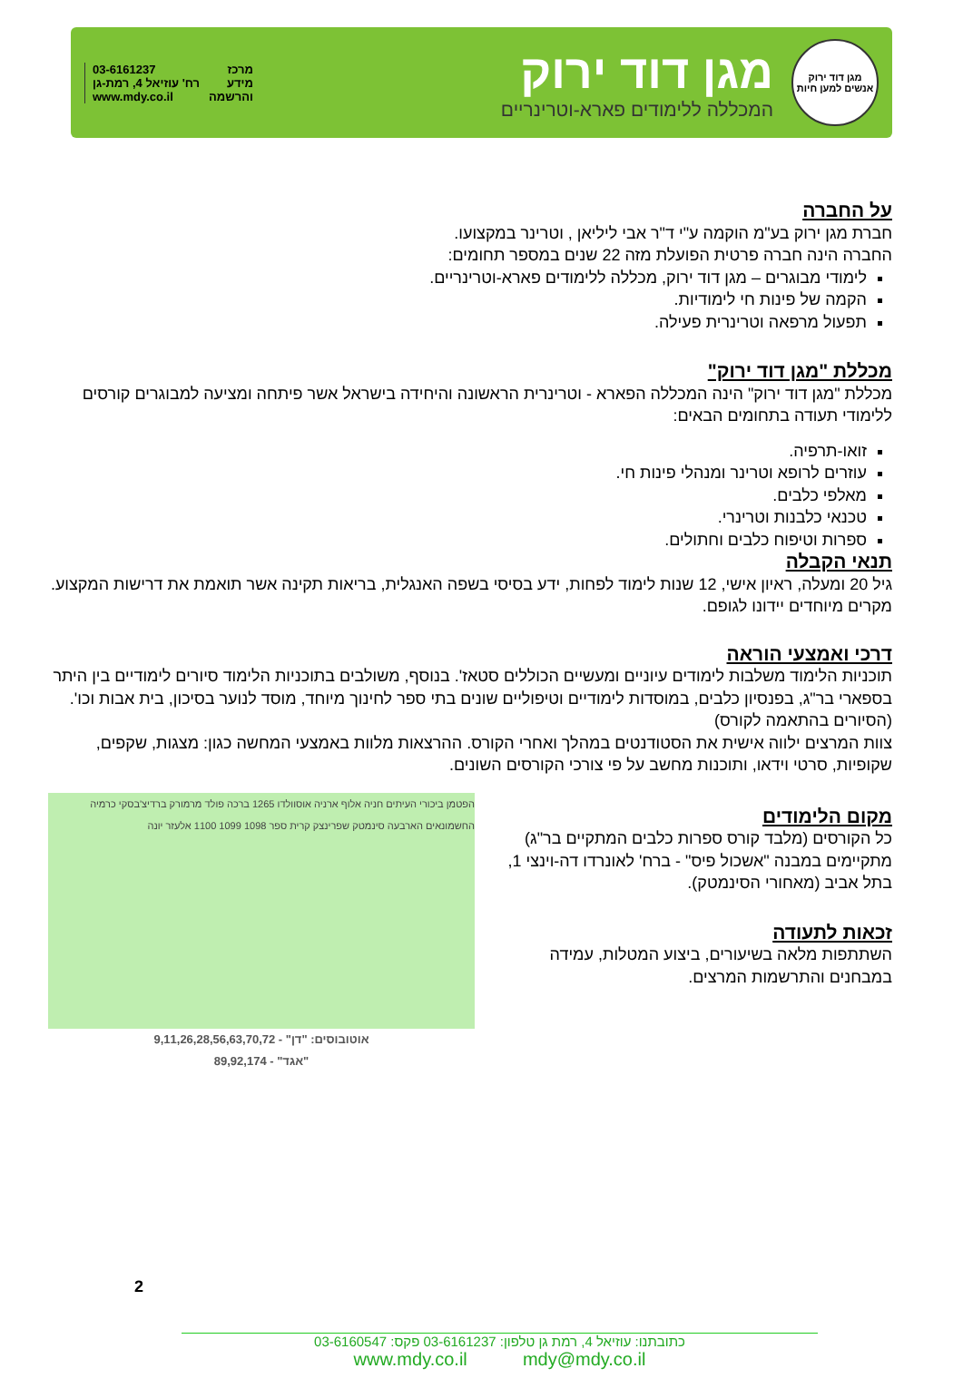מגן דוד ירוק
אנשים למען חיות
מגן דוד ירוק
המכללה ללימודים פארא-וטרינריים
מרכז
מידע
והרשמה
03-6161237
רח' עוזיאל 4, רמת-גן
www.mdy.co.il
על החברה
חברת מגן ירוק בע"מ הוקמה ע"י ד"ר אבי ליליאן , וטרינר במקצועו.
החברה הינה חברה פרטית הפועלת מזה 22 שנים במספר תחומים:
לימודי מבוגרים – מגן דוד ירוק, מכללה ללימודים פארא-וטרינריים.
הקמה של פינות חי לימודיות.
תפעול מרפאה וטרינרית פעילה.
מכללת "מגן דוד ירוק"
מכללת "מגן דוד ירוק" הינה המכללה הפארא - וטרינרית הראשונה והיחידה בישראל אשר פיתחה ומציעה למבוגרים קורסים ללימודי תעודה בתחומים הבאים:
זואו-תרפיה.
עוזרים לרופא וטרינר ומנהלי פינות חי.
מאלפי כלבים.
טכנאי כלבנות וטרינרי.
ספרות וטיפוח כלבים וחתולים.
תנאי הקבלה
גיל 20 ומעלה, ראיון אישי, 12 שנות לימוד לפחות, ידע בסיסי בשפה האנגלית, בריאות תקינה אשר תואמת את דרישות המקצוע. מקרים מיוחדים יידונו לגופם.
דרכי ואמצעי הוראה
תוכניות הלימוד משלבות לימודים עיוניים ומעשיים הכוללים סטאז'. בנוסף, משולבים בתוכניות הלימוד סיורים לימודיים בין היתר בספארי בר"ג, בפנסיון כלבים, במוסדות לימודיים וטיפוליים שונים בתי ספר לחינוך מיוחד, מוסד לנוער בסיכון, בית אבות וכו'. (הסיורים בהתאמה לקורס)
צוות המרצים ילווה אישית את הסטודנטים במהלך ואחרי הקורס. ההרצאות מלוות באמצעי המחשה כגון: מצגות, שקפים, שקופיות, סרטי וידאו, ותוכנות מחשב על פי צורכי הקורסים השונים.
מקום הלימודים
כל הקורסים (מלבד קורס ספרות כלבים המתקיים בר"ג) מתקיימים במבנה "אשכול פיס" - ברח' לאונרדו דה-וינצי 1, בתל אביב (מאחורי הסינמטק).
זכאות לתעודה
השתתפות מלאה בשיעורים, ביצוע המטלות, עמידה במבחנים והתרשמות המרצים.
הפטמן ביכורי העיתים חניה אלוף ארניה אוסוולדו 1265 ברכה פולד מרמורק ברדיצ'בסקי כרמיה החשמונאים הארבעה סינמטק שפרינצק קרית ספר 1098 1099 1100 אלעזר יונה
אוטובוסים: "דן" - 9,11,26,28,56,63,70,72
"אגד" - 89,92,174
2
כתובתנו: עוזיאל 4, רמת גן טלפון: 03-6161237 פקס: 03-6160547
www.mdy.co.il mdy@mdy.co.il